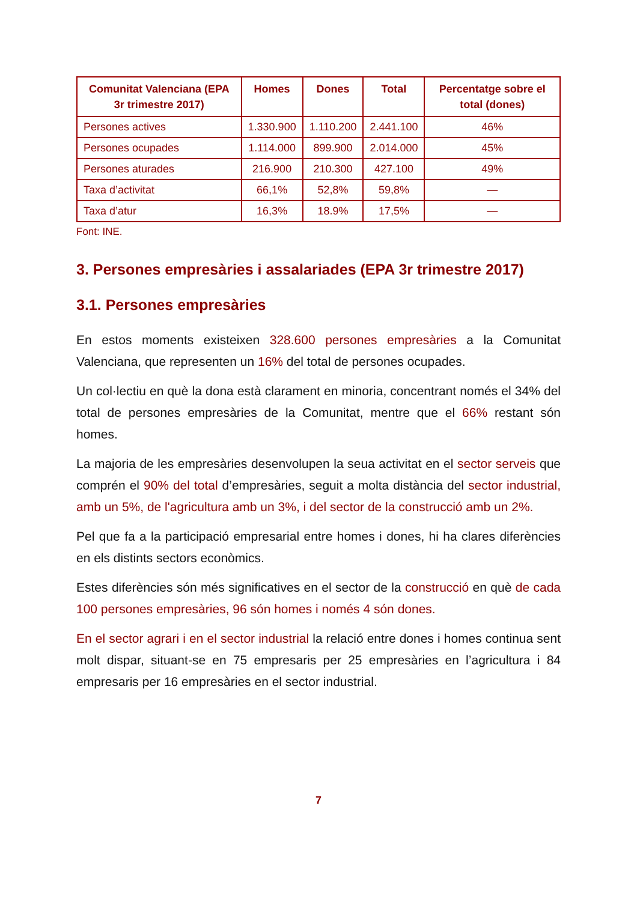| Comunitat Valenciana (EPA 3r trimestre 2017) | Homes | Dones | Total | Percentatge sobre el total (dones) |
| --- | --- | --- | --- | --- |
| Persones actives | 1.330.900 | 1.110.200 | 2.441.100 | 46% |
| Persones ocupades | 1.114.000 | 899.900 | 2.014.000 | 45% |
| Persones aturades | 216.900 | 210.300 | 427.100 | 49% |
| Taxa d’activitat | 66,1% | 52,8% | 59,8% | — |
| Taxa d’atur | 16,3% | 18.9% | 17,5% | — |
Font: INE.
3. Persones empresàries i assalariades (EPA 3r trimestre 2017)
3.1. Persones empresàries
En estos moments existeixen 328.600 persones empresàries a la Comunitat Valenciana, que representen un 16% del total de persones ocupades.
Un col·lectiu en què la dona està clarament en minoria, concentrant només el 34% del total de persones empresàries de la Comunitat, mentre que el 66% restant són homes.
La majoria de les empresàries desenvolupen la seua activitat en el sector serveis que comprén el 90% del total d’empresàries, seguit a molta distància del sector industrial, amb un 5%, de l'agricultura amb un 3%, i del sector de la construcció amb un 2%.
Pel que fa a la participació empresarial entre homes i dones, hi ha clares diferències en els distints sectors econòmics.
Estes diferències són més significatives en el sector de la construcció en què de cada 100 persones empresàries, 96 són homes i només 4 són dones.
En el sector agrari i en el sector industrial la relació entre dones i homes continua sent molt dispar, situant-se en 75 empresaris per 25 empresàries en l’agricultura i 84 empresaris per 16 empresàries en el sector industrial.
7